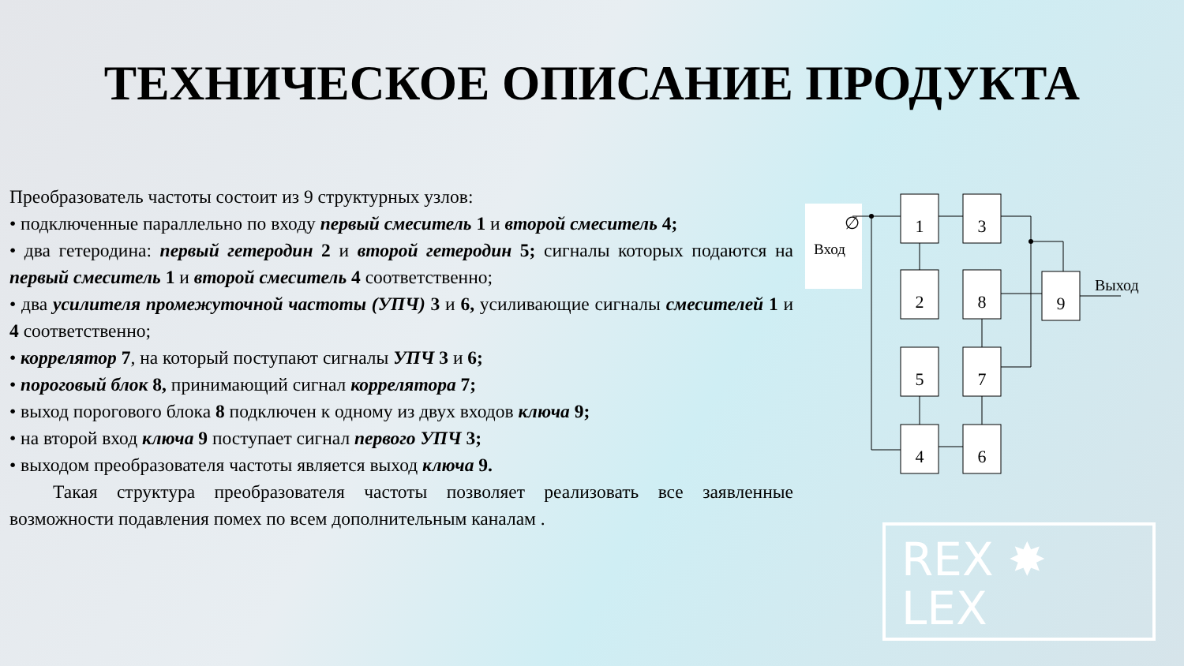ТЕХНИЧЕСКОЕ ОПИСАНИЕ ПРОДУКТА
Преобразователь частоты состоит из 9 структурных узлов:
• подключенные параллельно по входу первый смеситель 1 и второй смеситель 4;
• два гетеродина: первый гетеродин 2 и второй гетеродин 5; сигналы которых подаются на первый смеситель 1 и второй смеситель 4 соответственно;
• два усилителя промежуточной частоты (УПЧ) 3 и 6, усиливающие сигналы смесителей 1 и 4 соответственно;
• коррелятор 7, на который поступают сигналы УПЧ 3 и 6;
• пороговый блок 8, принимающий сигнал коррелятора 7;
• выход порогового блока 8 подключен к одному из двух входов ключа 9;
• на второй вход ключа 9 поступает сигнал первого УПЧ 3;
• выходом преобразователя частоты является выход ключа 9.
Такая структура преобразователя частоты позволяет реализовать все заявленные возможности подавления помех по всем дополнительным каналам .
∅
Вход
1
3
2
8
9
5
7
4
6
Выход
REX ✸
LEX